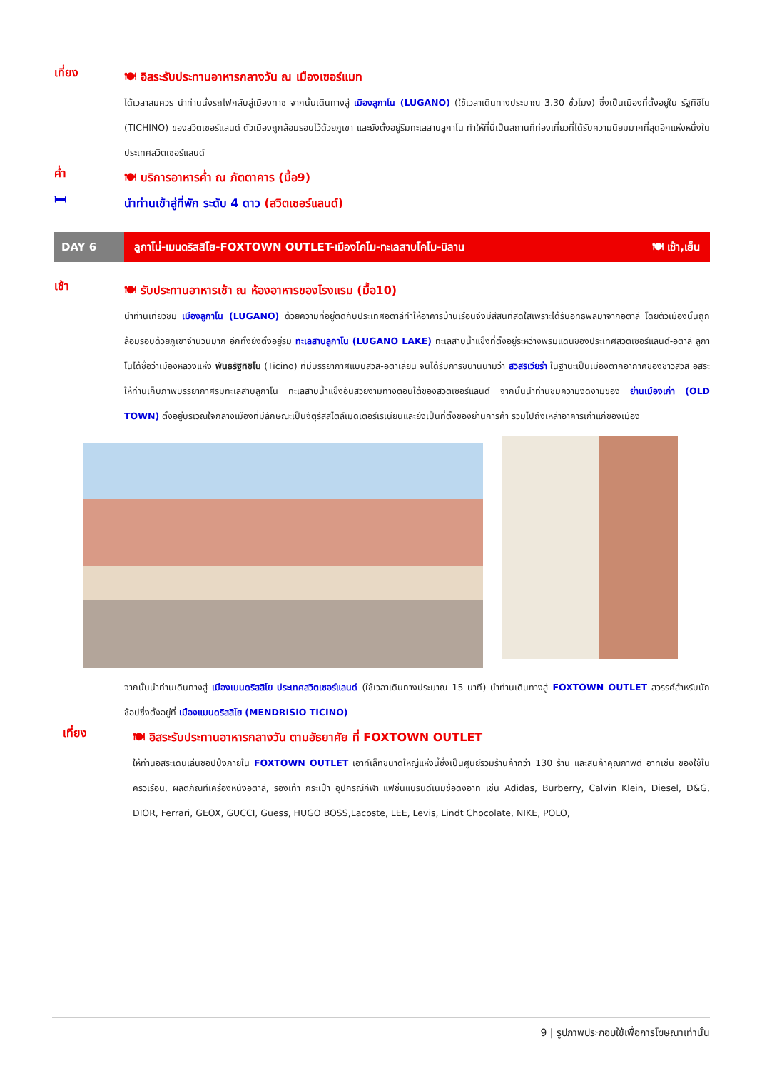เที่ยง
🍽 อิสระรับประทานอาหารกลางวัน ณ เมืองเซอร์แมท
ได้เวลาสมควร นำท่านนั่งรถไฟกลับสู่เมืองทาซ จากนั้นเดินทางสู่ เมืองลูกาโน (LUGANO) (ใช้เวลาเดินทางประมาณ 3.30 ชั่วโมง) ซึ่งเป็นเมืองที่ตั้งอยู่ใน รัฐทิชีโน (TICHINO) ของสวิตเซอร์แลนด์ ตัวเมืองถูกล้อมรอบไว้ด้วยภูเขา และยังตั้งอยู่ริมทะเลสาบลูกาโน ทำให้ที่นี่เป็นสถานที่ท่องเที่ยวที่ได้รับความนิยมมากที่สุดอีกแห่งหนึ่งในประเทศสวิตเซอร์แลนด์
ค่ำ
🍽 บริการอาหารค่ำ ณ ภัตตาคาร (มื้อ9)
🛏
นำท่านเข้าสู่ที่พัก ระดับ 4 ดาว (สวิตเซอร์แลนด์)
DAY 6 ลูกาโน่-เมนดริสสิโย-FOXTOWN OUTLET-เมืองโคโม-ทะเลสาบโคโม-มิลาน 🍽 เช้า,เย็น
เช้า
🍽 รับประทานอาหารเช้า ณ ห้องอาหารของโรงแรม (มื้อ10)
นำท่านเที่ยวชม เมืองลูกาโน (LUGANO) ด้วยความที่อยู่ติดกับประเทศอิตาลีทำให้อาคารบ้านเรือนจึงมีสีสันที่สดใสเพราะได้รับอิทธิพลมาจากอิตาลี โดยตัวเมืองนั้นถูกล้อมรอบด้วยภูเขาจำนวนมาก อีกทั้งยังตั้งอยู่ริม ทะเลสาบลูกาโน (LUGANO LAKE) ทะเลสาบน้ำแข็งที่ตั้งอยู่ระหว่างพรมแดนของประเทศสวิตเซอร์แลนด์-อิตาลี ลูกาโนได้ชื่อว่าเมืองหลวงแห่ง พันธรัฐทิชิโน (Ticino) ที่มีบรรยากาศแบบสวิส-อิตาเลี่ยน จนได้รับการขนานนามว่า สวิสริเวียร่า ในฐานะเป็นเมืองตากอากาศของชาวสวิส อิสระให้ท่านเก็บภาพบรรยากาศริมทะเลสาบลูกาโน ทะเลสาบน้ำแข็งอันสวยงามทางตอนใต้ของสวิตเซอร์แลนด์ จากนั้นนำท่านชมความงดงามของ ย่านเมืองเก่า (OLD TOWN) ตั้งอยู่บริเวณใจกลางเมืองที่มีลักษณะเป็นจัตุรัสสไตล์เมดิเตอร์เรเนียนและยังเป็นที่ตั้งของย่านการค้า รวมไปถึงเหล่าอาคารเก่าแก่ของเมือง
จากนั้นนำท่านเดินทางสู่ เมืองเมนดริสสิโย ประเทศสวิตเซอร์แลนด์ (ใช้เวลาเดินทางประมาณ 15 นาที) นำท่านเดินทางสู่ FOXTOWN OUTLET สวรรค์สำหรับนักช้อปซึ่งตั้งอยู่ที่ เมืองแมนดริสสิโย (MENDRISIO TICINO)
เที่ยง
🍽 อิสระรับประทานอาหารกลางวัน ตามอัธยาศัย ที่ FOXTOWN OUTLET
ให้ท่านอิสระเดินเล่นชอปปิ้งภายใน FOXTOWN OUTLET เอาท์เล็ทขนาดใหญ่แห่งนี้ซึ่งเป็นศูนย์รวมร้านค้ากว่า 130 ร้าน และสินค้าคุณภาพดี อาทิเช่น ของใช้ในครัวเรือน, ผลิตภัณฑ์เครื่องหนังอิตาลี, รองเท้า กระเป๋า อุปกรณ์กีฬา แฟชั่นแบรนด์เนมชื่อดังอาทิ เช่น Adidas, Burberry, Calvin Klein, Diesel, D&G, DIOR, Ferrari, GEOX, GUCCI, Guess, HUGO BOSS,Lacoste, LEE, Levis, Lindt Chocolate, NIKE, POLO,
9 | รูปภาพประกอบใช้เพื่อการโฆษณาเท่านั้น